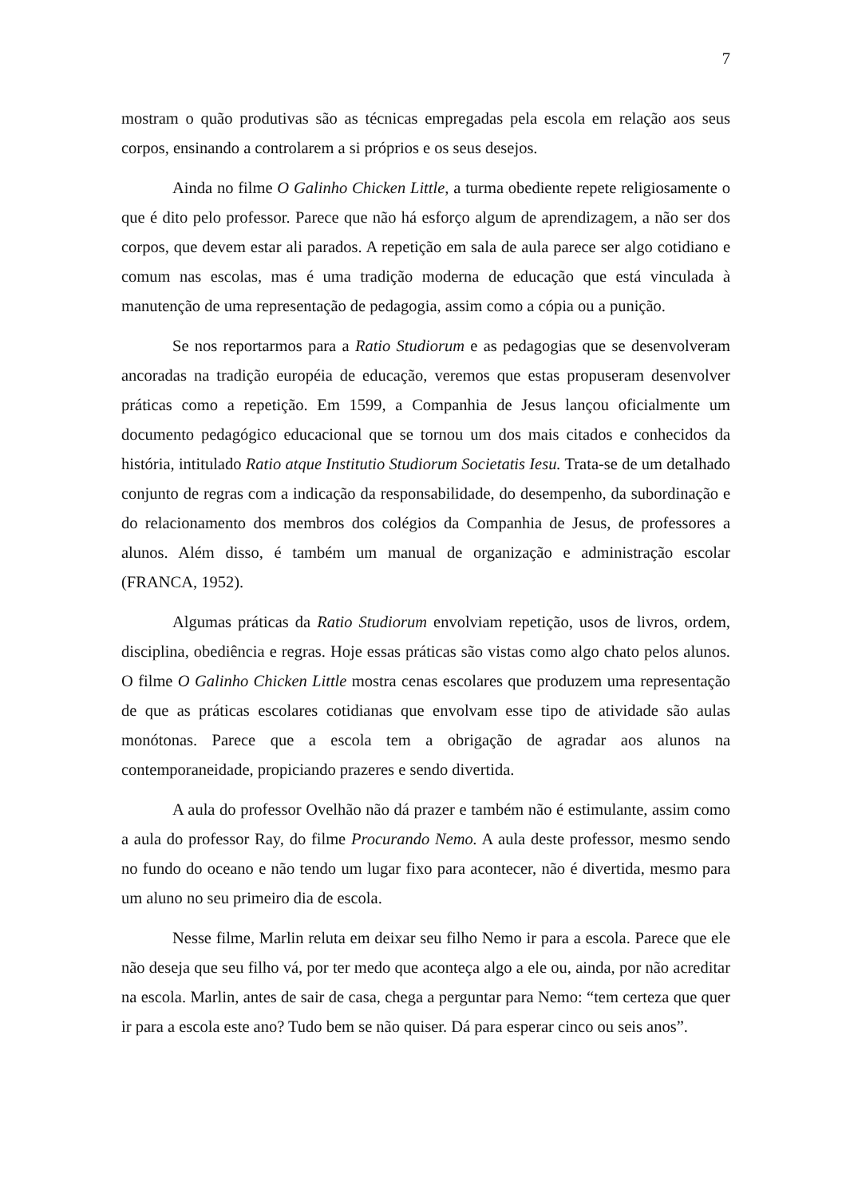7
mostram o quão produtivas são as técnicas empregadas pela escola em relação aos seus corpos, ensinando a controlarem a si próprios e os seus desejos.
Ainda no filme O Galinho Chicken Little, a turma obediente repete religiosamente o que é dito pelo professor. Parece que não há esforço algum de aprendizagem, a não ser dos corpos, que devem estar ali parados. A repetição em sala de aula parece ser algo cotidiano e comum nas escolas, mas é uma tradição moderna de educação que está vinculada à manutenção de uma representação de pedagogia, assim como a cópia ou a punição.
Se nos reportarmos para a Ratio Studiorum e as pedagogias que se desenvolveram ancoradas na tradição européia de educação, veremos que estas propuseram desenvolver práticas como a repetição. Em 1599, a Companhia de Jesus lançou oficialmente um documento pedagógico educacional que se tornou um dos mais citados e conhecidos da história, intitulado Ratio atque Institutio Studiorum Societatis Iesu. Trata-se de um detalhado conjunto de regras com a indicação da responsabilidade, do desempenho, da subordinação e do relacionamento dos membros dos colégios da Companhia de Jesus, de professores a alunos. Além disso, é também um manual de organização e administração escolar (FRANCA, 1952).
Algumas práticas da Ratio Studiorum envolviam repetição, usos de livros, ordem, disciplina, obediência e regras. Hoje essas práticas são vistas como algo chato pelos alunos. O filme O Galinho Chicken Little mostra cenas escolares que produzem uma representação de que as práticas escolares cotidianas que envolvam esse tipo de atividade são aulas monótonas. Parece que a escola tem a obrigação de agradar aos alunos na contemporaneidade, propiciando prazeres e sendo divertida.
A aula do professor Ovelhão não dá prazer e também não é estimulante, assim como a aula do professor Ray, do filme Procurando Nemo. A aula deste professor, mesmo sendo no fundo do oceano e não tendo um lugar fixo para acontecer, não é divertida, mesmo para um aluno no seu primeiro dia de escola.
Nesse filme, Marlin reluta em deixar seu filho Nemo ir para a escola. Parece que ele não deseja que seu filho vá, por ter medo que aconteça algo a ele ou, ainda, por não acreditar na escola. Marlin, antes de sair de casa, chega a perguntar para Nemo: “tem certeza que quer ir para a escola este ano? Tudo bem se não quiser. Dá para esperar cinco ou seis anos”.